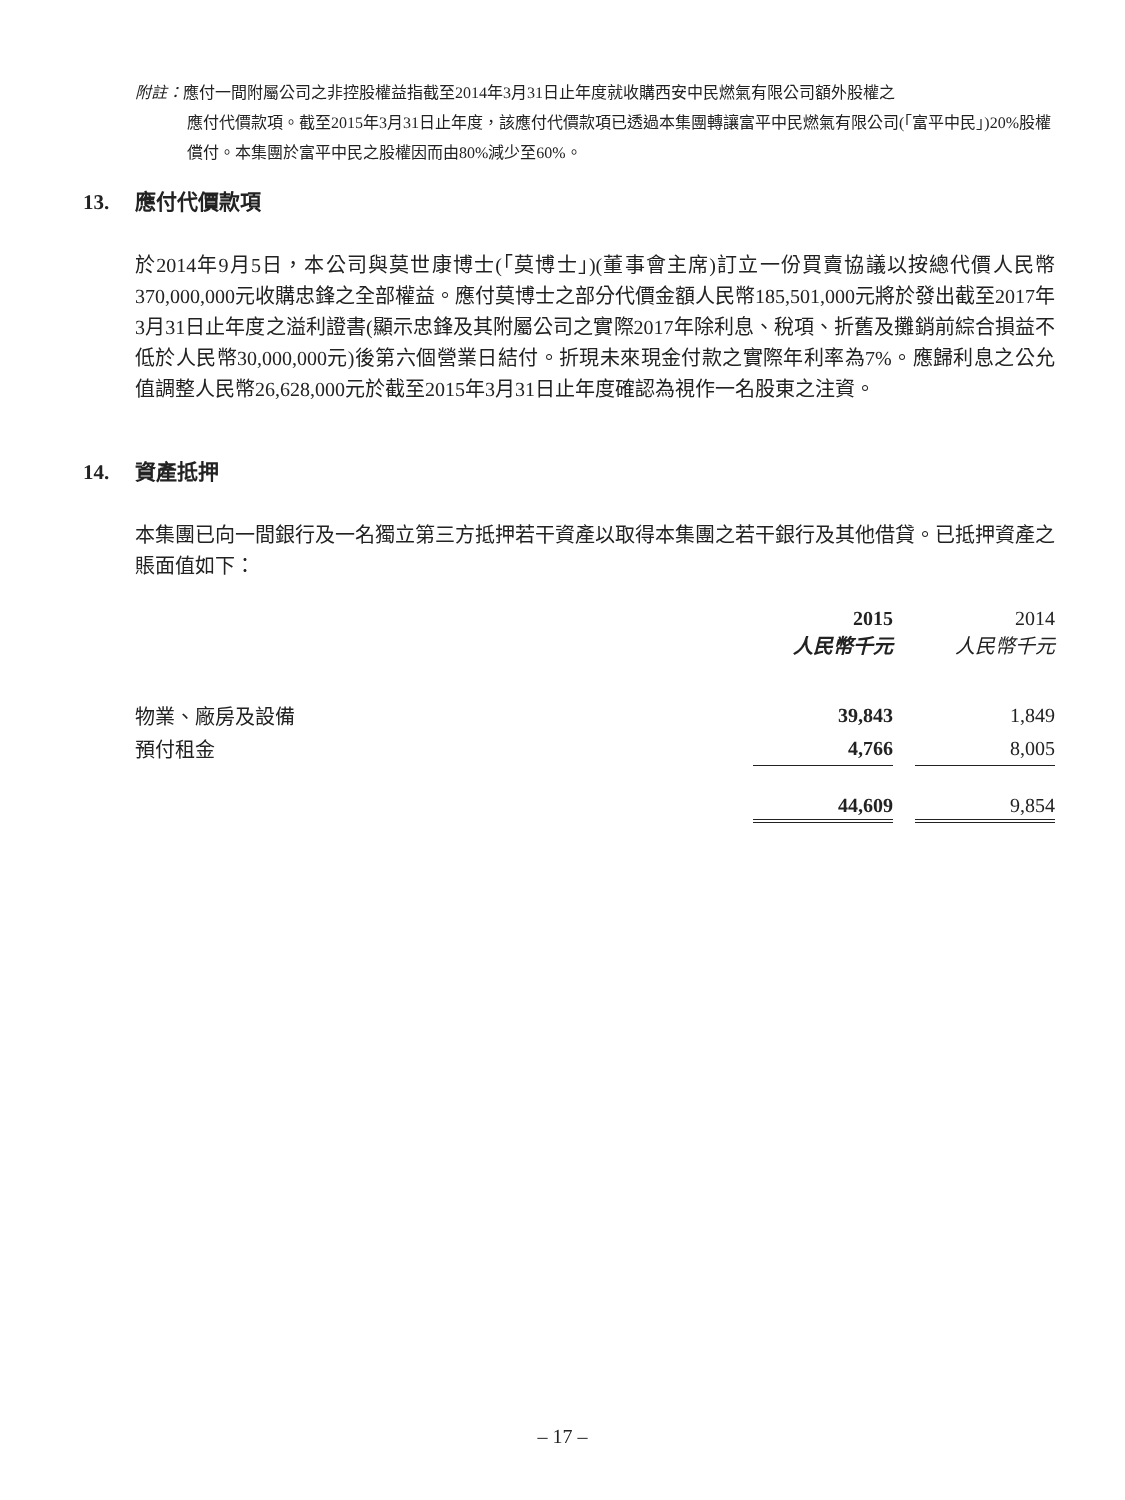附註：應付一間附屬公司之非控股權益指截至2014年3月31日止年度就收購西安中民燃氣有限公司額外股權之
應付代價款項。截至2015年3月31日止年度，該應付代價款項已透過本集團轉讓富平中民燃氣有限公司(「富平中民」)20%股權償付。本集團於富平中民之股權因而由80%減少至60%。
13. 應付代價款項
於2014年9月5日，本公司與莫世康博士(「莫博士」)(董事會主席)訂立一份買賣協議以按總代價人民幣370,000,000元收購忠鋒之全部權益。應付莫博士之部分代價金額人民幣185,501,000元將於發出截至2017年3月31日止年度之溢利證書(顯示忠鋒及其附屬公司之實際2017年除利息、稅項、折舊及攤銷前綜合損益不低於人民幣30,000,000元)後第六個營業日結付。折現未來現金付款之實際年利率為7%。應歸利息之公允值調整人民幣26,628,000元於截至2015年3月31日止年度確認為視作一名股東之注資。
14. 資產抵押
本集團已向一間銀行及一名獨立第三方抵押若干資產以取得本集團之若干銀行及其他借貸。已抵押資產之賬面值如下：
| | 2015 人民幣千元 | | 2014 人民幣千元 |
| --- | --- | --- | --- |
| 物業、廠房及設備 | 39,843 | | 1,849 |
| 預付租金 | 4,766 | | 8,005 |
| | 44,609 | | 9,854 |
– 17 –